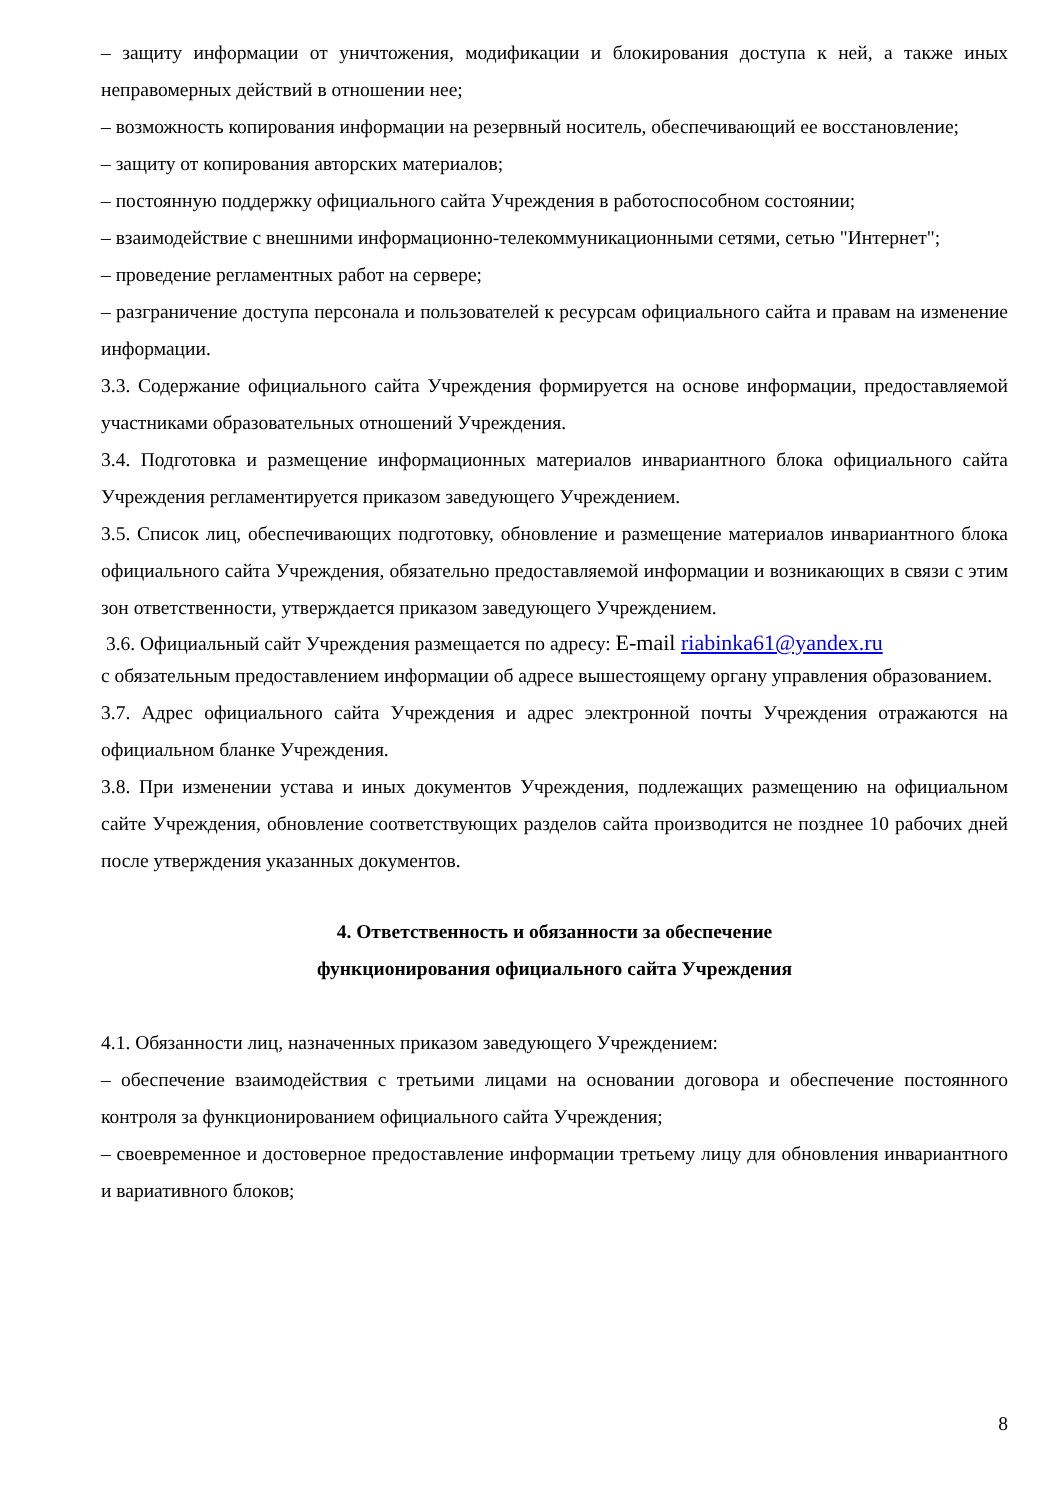– защиту информации от уничтожения, модификации и блокирования доступа к ней, а также иных неправомерных действий в отношении нее;
– возможность копирования информации на резервный носитель, обеспечивающий ее восстановление;
– защиту от копирования авторских материалов;
– постоянную поддержку официального сайта Учреждения в работоспособном состоянии;
– взаимодействие с внешними информационно-телекоммуникационными сетями, сетью "Интернет";
– проведение регламентных работ на сервере;
– разграничение доступа персонала и пользователей к ресурсам официального сайта и правам на изменение информации.
3.3. Содержание официального сайта Учреждения формируется на основе информации, предоставляемой участниками образовательных отношений Учреждения.
3.4. Подготовка и размещение информационных материалов инвариантного блока официального сайта Учреждения регламентируется приказом заведующего Учреждением.
3.5. Список лиц, обеспечивающих подготовку, обновление и размещение материалов инвариантного блока официального сайта Учреждения, обязательно предоставляемой информации и возникающих в связи с этим зон ответственности, утверждается приказом заведующего Учреждением.
3.6. Официальный сайт Учреждения размещается по адресу: E-mail riabinka61@yandex.ru
с обязательным предоставлением информации об адресе вышестоящему органу управления образованием.
3.7. Адрес официального сайта Учреждения и адрес электронной почты Учреждения отражаются на официальном бланке Учреждения.
3.8. При изменении устава и иных документов Учреждения, подлежащих размещению на официальном сайте Учреждения, обновление соответствующих разделов сайта производится не позднее 10 рабочих дней после утверждения указанных документов.
4. Ответственность и обязанности за обеспечение
функционирования официального сайта Учреждения
4.1. Обязанности лиц, назначенных приказом заведующего Учреждением:
– обеспечение взаимодействия с третьими лицами на основании договора и обеспечение постоянного контроля за функционированием официального сайта Учреждения;
– своевременное и достоверное предоставление информации третьему лицу для обновления инвариантного и вариативного блоков;
8